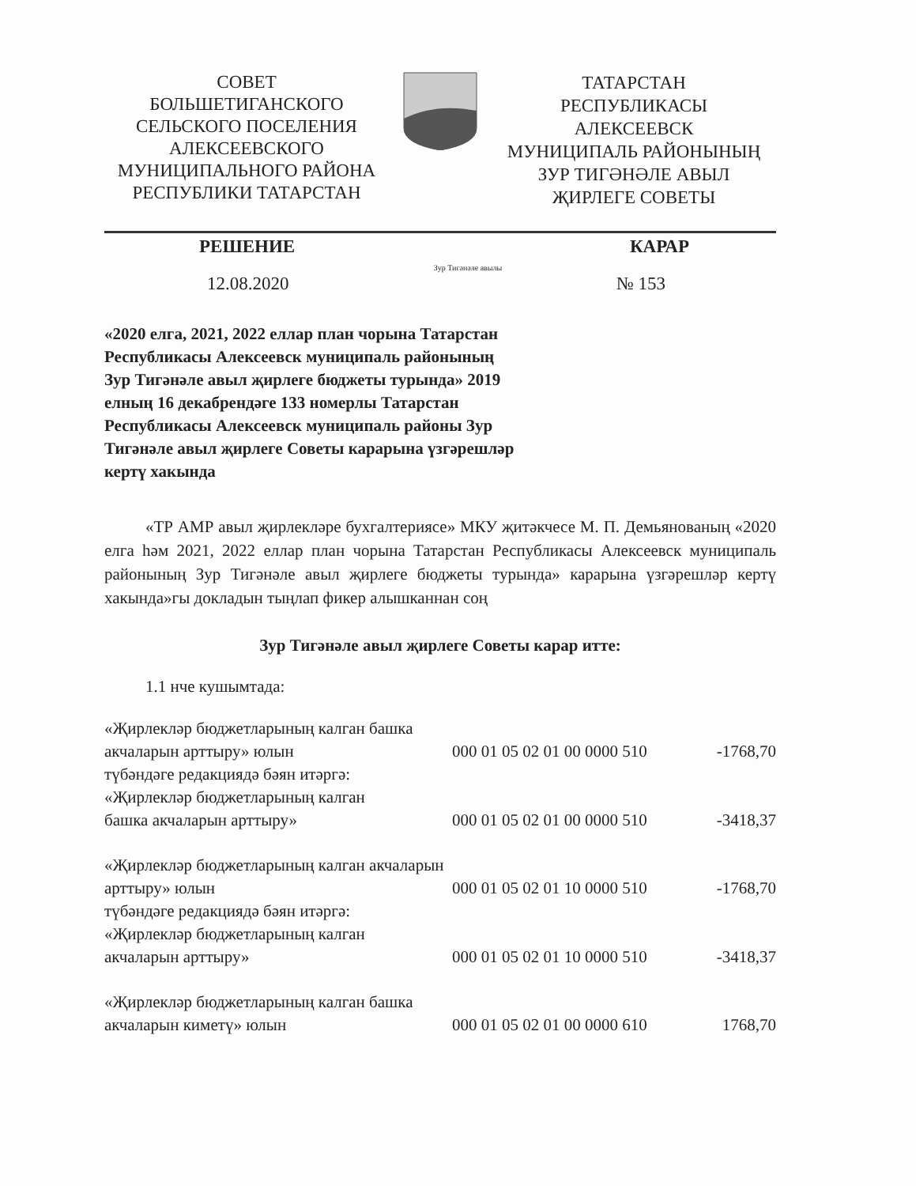СОВЕТ
БОЛЬШЕТИГАНСКОГО
СЕЛЬСКОГО ПОСЕЛЕНИЯ
АЛЕКСЕЕВСКОГО
МУНИЦИПАЛЬНОГО РАЙОНА
РЕСПУБЛИКИ ТАТАРСТАН
ТАТАРСТАН
РЕСПУБЛИКАСЫ
АЛЕКСЕЕВСК
МУНИЦИПАЛЬ РАЙОНЫНЫҢ
ЗУР ТИГӘНӘЛЕ АВЫЛ
ҖИРЛЕГЕ СОВЕТЫ
РЕШЕНИЕ КАРАР
Зур Тигәнәле авылы
12.08.2020 № 153
«2020 елга, 2021, 2022 еллар план чорына Татарстан Республикасы Алексеевск муниципаль районының Зур Тигәнәле авыл җирлеге бюджеты турында» 2019 елның 16 декабрендәге 133 номерлы Татарстан Республикасы Алексеевск муниципаль районы Зур Тигәнәле авыл җирлеге Советы карарына үзгәрешләр кертү хакында
«ТР АМР авыл җирлекләре бухгалтериясе» МКУ җитәкчесе М. П. Демьянованың «2020 елга һәм 2021, 2022 еллар план чорына Татарстан Республикасы Алексеевск муниципаль районының Зур Тигәнәле авыл җирлеге бюджеты турында» карарына үзгәрешләр кертү хакында»гы докладын тыңлап фикер алышканнан соң
Зур Тигәнәле авыл җирлеге Советы карар итте:
1.1 нче кушымтада:
| «Җирлекләр бюджетларының калган башка акчаларын арттыру» юлын | 000 01 05 02 01 00 0000 510 | -1768,70 |
| түбәндәге редакциядә бәян итәргә: «Җирлекләр бюджетларының калган башка акчаларын арттыру» | 000 01 05 02 01 00 0000 510 | -3418,37 |
| «Җирлекләр бюджетларының калган акчаларын арттыру» юлын | 000 01 05 02 01 10 0000 510 | -1768,70 |
| түбәндәге редакциядә бәян итәргә: «Җирлекләр бюджетларының калган акчаларын арттыру» | 000 01 05 02 01 10 0000 510 | -3418,37 |
| «Җирлекләр бюджетларының калган башка акчаларын киметү» юлын | 000 01 05 02 01 00 0000 610 | 1768,70 |